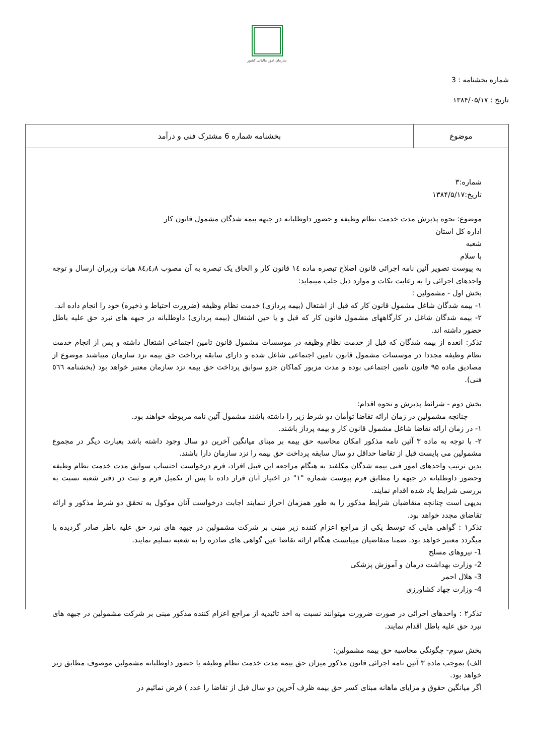سازمان امور مالیاتی کشور
شماره بخشنامه : 3
تاریخ : ۱۳۸۴/۰۵/۱۷
| موضوع | بخشنامه شماره 6 مشترک فنی و درآمد |
شماره:۳
تاریخ:۱۳۸۴/۵/۱۷
موضوع: نحوه پذیرش مدت خدمت نظام وظیفه و حضور داوطلبانه در جبهه بیمه شدگان مشمول قانون کار
اداره کل استان
شعبه
با سلام
به پیوست تصویر آئین نامه اجرائی قانون اصلاح تبصره ماده ١٤ قانون کار و الحاق یک تبصره به آن مصوب ٨٤٫٤٫٨ هیات وزیران ارسال و توجه واحدهای اجرائی را به رعایت نکات و موارد ذیل جلب مینماید:
بخش اول - مشمولین :
۱- بیمه شدگان شاغل مشمول قانون کار که قبل از اشتغال (بیمه پردازی) خدمت نظام وظیفه (ضرورت احتیاط و ذخیره) خود را انجام داده اند.
۲- بیمه شدگان شاغل در کارگاههای مشمول قانون کار که قبل و یا حین اشتغال (بیمه پردازی) داوطلبانه در جبهه های نبرد حق علیه باطل حضور داشته اند.
تذکر: انعده از بیمه شدگان که قبل از خدمت نظام وظیفه در موسسات مشمول قانون تامین اجتماعی اشتغال داشته و پس از انجام خدمت نظام وظیفه مجددا در موسسات مشمول قانون تامین اجتماعی شاغل شده و دارای سابقه پرداخت حق بیمه نزد سازمان میباشند موضوع از مصادیق ماده ۹۵ قانون تامین اجتماعی بوده و مدت مزبور کماکان جزو سوابق پرداخت حق بیمه نزد سازمان معتبر خواهد بود (بخشنامه ٥٦٦ فنی).
بخش دوم - شرائط پذیرش و نحوه اقدام:
چنانچه مشمولین در زمان ارائه تقاضا توأمان دو شرط زیر را داشته باشند مشمول آئین نامه مربوطه خواهند بود.
۱- در زمان ارائه تقاضا شاغل مشمول قانون کار و بیمه پرداز باشند.
۲- با توجه به ماده ۳ آئین نامه مذکور امکان محاسبه حق بیمه بر مبنای میانگین آخرین دو سال وجود داشته باشد بعبارت دیگر در مجموع مشمولین می بایست قبل از تقاضا حداقل دو سال سابقه پرداخت حق بیمه را نزد سازمان دارا باشند.
بدین ترتیب واحدهای امور فنی بیمه شدگان مکلفند به هنگام مراجعه این قبیل افراد، فرم درخواست احتساب سوابق مدت خدمت نظام وظیفه وحضور داوطلبانه در جبهه را مطابق فرم پیوست شماره "۱" در اختیار آنان قرار داده تا پس از تکمیل فرم و ثبت در دفتر شعبه نسبت به بررسی شرایط یاد شده اقدام نمایند.
بدیهی است چنانچه متقاضیان شرایط مذکور را به طور همزمان احراز ننمایند اجابت درخواست آنان موکول به تحقق دو شرط مذکور و ارائه تقاضای مجدد خواهد بود.
تذکر۱ : گواهی هایی که توسط یکی از مراجع اعزام کننده زیر مبنی بر شرکت مشمولین در جبهه های نبرد حق علیه باطر صادر گردیده یا میگردد معتبر خواهد بود. ضمنا متقاضیان میبایست هنگام ارائه تقاضا عین گواهی های صادره را به شعبه تسلیم نمایند.
1- نیروهای مسلح
2- وزارت بهداشت درمان و آموزش پزشکی
3- هلال احمر
4- وزارت جهاد کشاورزی
تذکر۲ : واحدهای اجرائی در صورت ضرورت میتوانند نسبت به اخذ تائیدیه از مراجع اعزام کننده مذکور مبنی بر شرکت مشمولین در جبهه های نبرد حق علیه باطل اقدام نمایند.
بخش سوم- چگونگی محاسبه حق بیمه مشمولین:
الف) بموجب ماده ۳ آئین نامه اجرائی قانون مذکور میزان حق بیمه مدت خدمت نظام وظیفه یا حضور داوطلبانه مشمولین موصوف مطابق زیر خواهد بود.
اگر میانگین حقوق و مزایای ماهانه مبنای کسر حق بیمه ظرف آخرین دو سال قبل از تقاضا را عدد ) فرض نمائیم در